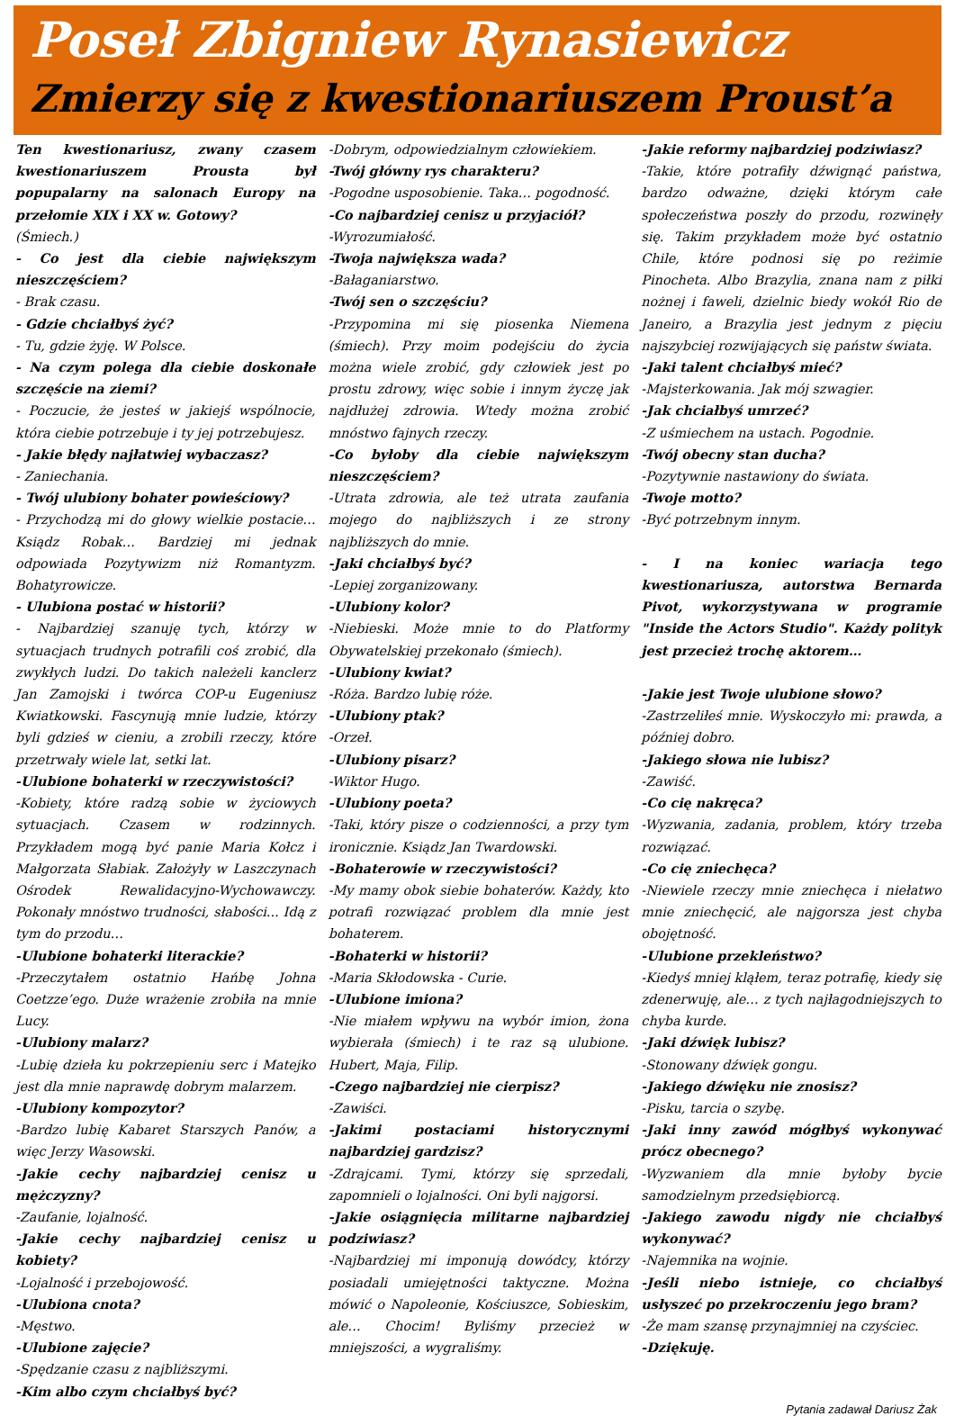Poseł Zbigniew Rynasiewicz
Zmierzy się z kwestionariuszem Proust’a
Ten kwestionariusz, zwany czasem kwestionariuszem Prousta był popupalarny na salonach Europy na przełomie XIX i XX w. Gotowy?
(Śmiech.)
- Co jest dla ciebie największym nieszczęściem?
- Brak czasu.
- Gdzie chciałbyś żyć?
- Tu, gdzie żyję. W Polsce.
- Na czym polega dla ciebie doskonałe szczęście na ziemi?
- Poczucie, że jesteś w jakiejś wspólnocie, która ciebie potrzebuje i ty jej potrzebujesz.
- Jakie błędy najłatwiej wybaczasz?
- Zaniechania.
- Twój ulubiony bohater powieściowy?
- Przychodzą mi do głowy wielkie postacie… Ksiądz Robak… Bardziej mi jednak odpowiada Pozytywizm niż Romantyzm. Bohatyrowicze.
- Ulubiona postać w historii?
- Najbardziej szanuję tych, którzy w sytuacjach trudnych potrafili coś zrobić, dla zwykłych ludzi. Do takich należeli kanclerz Jan Zamojski i twórca COP-u Eugeniusz Kwiatkowski. Fascynują mnie ludzie, którzy byli gdzieś w cieniu, a zrobili rzeczy, które przetrwały wiele lat, setki lat.
-Ulubione bohaterki w rzeczywistości?
-Kobiety, które radzą sobie w życiowych sytuacjach. Czasem w rodzinnych. Przykładem mogą być panie Maria Kołcz i Małgorzata Słabiak. Założyły w Laszczynach Ośrodek Rewalidacyjno-Wychowawczy. Pokonały mnóstwo trudności, słabości... Idą z tym do przodu…
-Ulubione bohaterki literackie?
-Przeczytałem ostatnio Hańbę Johna Coetzze’ego. Duże wrażenie zrobiła na mnie Lucy.
-Ulubiony malarz?
-Lubię dzieła ku pokrzepieniu serc i Matejko jest dla mnie naprawdę dobrym malarzem.
-Ulubiony kompozytor?
-Bardzo lubię Kabaret Starszych Panów, a więc Jerzy Wasowski.
-Jakie cechy najbardziej cenisz u mężczyzny?
-Zaufanie, lojalność.
-Jakie cechy najbardziej cenisz u kobiety?
-Lojalność i przebojowość.
-Ulubiona cnota?
-Męstwo.
-Ulubione zajęcie?
-Spędzanie czasu z najbliższymi.
-Kim albo czym chciałbyś być?
-Dobrym, odpowiedzialnym człowiekiem.
-Twój główny rys charakteru?
-Pogodne usposobienie. Taka… pogodność.
-Co najbardziej cenisz u przyjaciół?
-Wyrozumiałość.
-Twoja największa wada?
-Bałaganiarstwo.
-Twój sen o szczęściu?
-Przypomina mi się piosenka Niemena (śmiech). Przy moim podejściu do życia można wiele zrobić, gdy człowiek jest po prostu zdrowy, więc sobie i innym życzę jak najdłużej zdrowia. Wtedy można zrobić mnóstwo fajnych rzeczy.
-Co byłoby dla ciebie największym nieszczęściem?
-Utrata zdrowia, ale też utrata zaufania mojego do najbliższych i ze strony najbliższych do mnie.
-Jaki chciałbyś być?
-Lepiej zorganizowany.
-Ulubiony kolor?
-Niebieski. Może mnie to do Platformy Obywatelskiej przekonało (śmiech).
-Ulubiony kwiat?
-Róża. Bardzo lubię róże.
-Ulubiony ptak?
-Orzeł.
-Ulubiony pisarz?
-Wiktor Hugo.
-Ulubiony poeta?
-Taki, który pisze o codzienności, a przy tym ironicznie. Ksiądz Jan Twardowski.
-Bohaterowie w rzeczywistości?
-My mamy obok siebie bohaterów. Każdy, kto potrafi rozwiązać problem dla mnie jest bohaterem.
-Bohaterki w historii?
-Maria Skłodowska - Curie.
-Ulubione imiona?
-Nie miałem wpływu na wybór imion, żona wybierała (śmiech) i te raz są ulubione. Hubert, Maja, Filip.
-Czego najbardziej nie cierpisz?
-Zawiści.
-Jakimi postaciami historycznymi najbardziej gardzisz?
-Zdrajcami. Tymi, którzy się sprzedali, zapomnieli o lojalności. Oni byli najgorsi.
-Jakie osiągnięcia militarne najbardziej podziwiasz?
-Najbardziej mi imponują dowódcy, którzy posiadali umiejętności taktyczne. Można mówić o Napoleonie, Kościuszce, Sobieskim, ale… Chocim! Byliśmy przecież w mniejszości, a wygraliśmy.
-Jakie reformy najbardziej podziwiasz?
-Takie, które potrafiły dźwignąć państwa, bardzo odważne, dzięki którym całe społeczeństwa poszły do przodu, rozwinęły się. Takim przykładem może być ostatnio Chile, które podnosi się po reżimie Pinocheta. Albo Brazylia, znana nam z piłki nożnej i faweli, dzielnic biedy wokół Rio de Janeiro, a Brazylia jest jednym z pięciu najszybciej rozwijających się państw świata.
-Jaki talent chciałbyś mieć?
-Majsterkowania. Jak mój szwagier.
-Jak chciałbyś umrzeć?
-Z uśmiechem na ustach. Pogodnie.
-Twój obecny stan ducha?
-Pozytywnie nastawiony do świata.
-Twoje motto?
-Być potrzebnym innym.
- I na koniec wariacja tego kwestionariusza, autorstwa Bernarda Pivot, wykorzystywana w programie "Inside the Actors Studio". Każdy polityk jest przecież trochę aktorem…
-Jakie jest Twoje ulubione słowo?
-Zastrzeliłeś mnie. Wyskoczyło mi: prawda, a później dobro.
-Jakiego słowa nie lubisz?
-Zawiść.
-Co cię nakręca?
-Wyzwania, zadania, problem, który trzeba rozwiązać.
-Co cię zniechęca?
-Niewiele rzeczy mnie zniechęca i niełatwo mnie zniechęcić, ale najgorsza jest chyba obojętność.
-Ulubione przekleństwo?
-Kiedyś mniej kląłem, teraz potrafię, kiedy się zdenerwuję, ale… z tych najłagodniejszych to chyba kurde.
-Jaki dźwięk lubisz?
-Stonowany dźwięk gongu.
-Jakiego dźwięku nie znosisz?
-Pisku, tarcia o szybę.
-Jaki inny zawód mógłbyś wykonywać prócz obecnego?
-Wyzwaniem dla mnie byłoby bycie samodzielnym przedsiębiorcą.
-Jakiego zawodu nigdy nie chciałbyś wykonywać?
-Najemnika na wojnie.
-Jeśli niebo istnieje, co chciałbyś usłyszeć po przekroczeniu jego bram?
-Że mam szansę przynajmniej na czyściec.
-Dziękuję.
Pytania zadawał Dariusz Żak